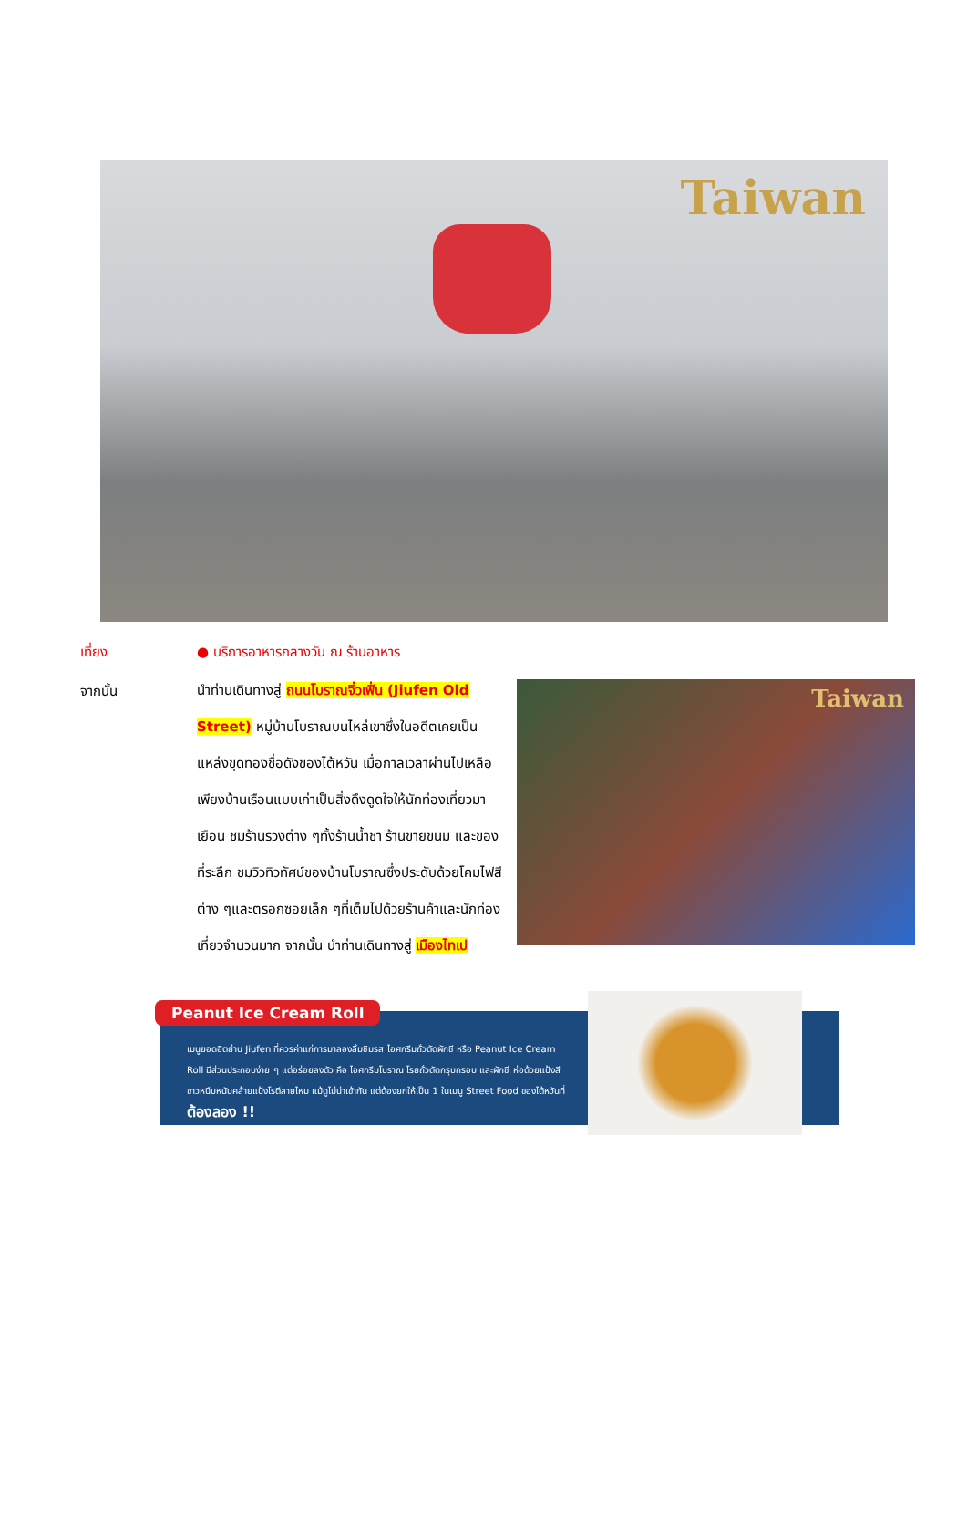Taiwan
เที่ยง ● บริการอาหารกลางวัน ณ ร้านอาหาร
จากนั้น
นำท่านเดินทางสู่ ถนนโบราณจิ่วเฟิ่น (Jiufen Old Street) หมู่บ้านโบราณบนไหล่เขาซึ่งในอดีตเคยเป็นแหล่งขุดทองชื่อดังของไต้หวัน เมื่อกาลเวลาผ่านไปเหลือเพียงบ้านเรือนแบบเก่าเป็นสิ่งดึงดูดใจให้นักท่องเที่ยวมาเยือน ชมร้านรวงต่าง ๆทั้งร้านน้ำชา ร้านขายขนม และของที่ระลึก ชมวิวทิวทัศน์ของบ้านโบราณซึ่งประดับด้วยโคมไฟสีต่าง ๆและตรอกซอยเล็ก ๆที่เต็มไปด้วยร้านค้าและนักท่องเที่ยวจำนวนมาก จากนั้น นำท่านเดินทางสู่ เมืองไทเป
Taiwan
Peanut Ice Cream Roll
เมนูยอดฮิตย่าน Jiufen ที่ควรค่าแก่การมาลองลิ้มชิมรส ไอศกรีมถั่วตัดผักชี หรือ Peanut Ice Cream Roll มีส่วนประกอบง่าย ๆ แต่อร่อยลงตัว คือ ไอศกรีมโบราณ โรยถั่วตัดกรุบกรอบ และผักชี ห่อด้วยแป้งสีขาวหนึบหนับคล้ายแป้งโรตีสายไหม แม้ดูไม่น่าเข้ากัน แต่ต้องยกให้เป็น 1 ในเมนู Street Food ของไต้หวันที่ ต้องลอง !!